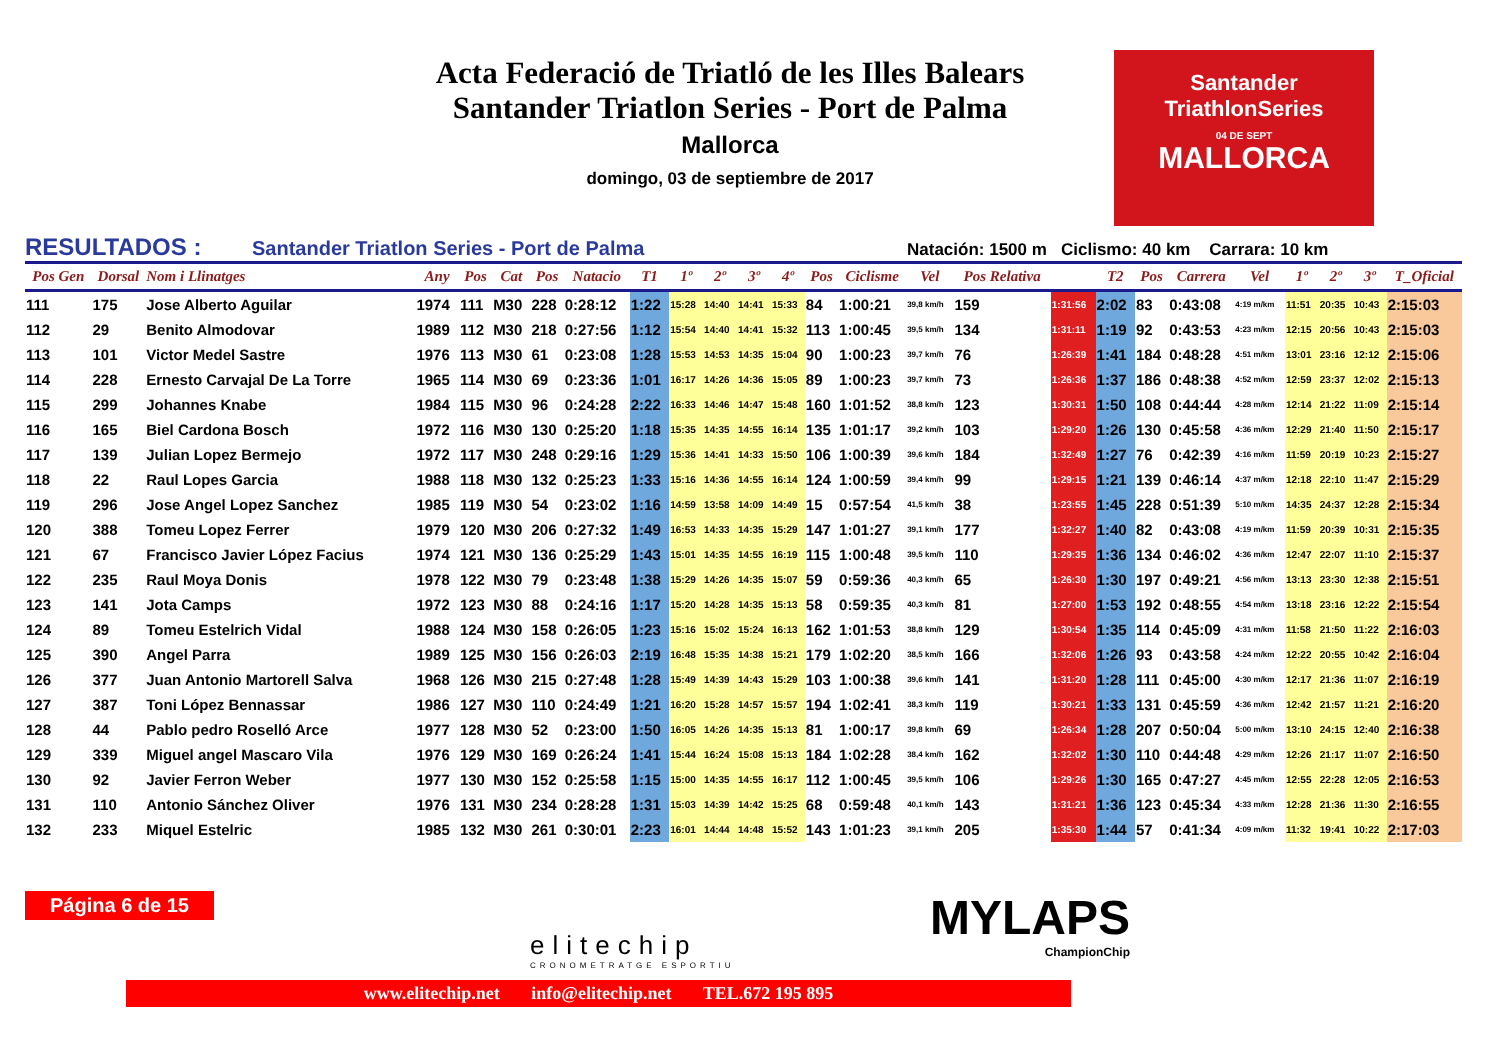Acta Federació de Triatló de les Illes Balears
Santander Triatlon Series - Port de Palma
Mallorca
domingo, 03 de septiembre de 2017
Santander
TriathlonSeries
04 DE SEPT
MALLORCA
RESULTADOS : Santander Triatlon Series - Port de Palma Natación: 1500 m Ciclismo: 40 km Carrara: 10 km
| Pos Gen | Dorsal | Nom i Llinatges | Any | Pos | Cat | Pos | Natacio | T1 | 1º | 2º | 3º | 4º | Pos | Ciclisme | Vel | Pos Relativa | | T2 | Pos | Carrera | Vel | 1º | 2º | 3º | T_Oficial |
| --- | --- | --- | --- | --- | --- | --- | --- | --- | --- | --- | --- | --- | --- | --- | --- | --- | --- | --- | --- | --- | --- | --- | --- | --- | --- |
| 111 | 175 | Jose Alberto Aguilar | 1974 | 111 | M30 | 228 | 0:28:12 | 1:22 | 15:28 | 14:40 | 14:41 | 15:33 | 84 | 1:00:21 | 39,8 km/h | 159 | 1:31:56 | 2:02 | 83 | 0:43:08 | 4:19 m/km | 11:51 | 20:35 | 10:43 | 2:15:03 |
| 112 | 29 | Benito Almodovar | 1989 | 112 | M30 | 218 | 0:27:56 | 1:12 | 15:54 | 14:40 | 14:41 | 15:32 | 113 | 1:00:45 | 39,5 km/h | 134 | 1:31:11 | 1:19 | 92 | 0:43:53 | 4:23 m/km | 12:15 | 20:56 | 10:43 | 2:15:03 |
| 113 | 101 | Victor Medel Sastre | 1976 | 113 | M30 | 61 | 0:23:08 | 1:28 | 15:53 | 14:53 | 14:35 | 15:04 | 90 | 1:00:23 | 39,7 km/h | 76 | 1:26:39 | 1:41 | 184 | 0:48:28 | 4:51 m/km | 13:01 | 23:16 | 12:12 | 2:15:06 |
| 114 | 228 | Ernesto Carvajal De La Torre | 1965 | 114 | M30 | 69 | 0:23:36 | 1:01 | 16:17 | 14:26 | 14:36 | 15:05 | 89 | 1:00:23 | 39,7 km/h | 73 | 1:26:36 | 1:37 | 186 | 0:48:38 | 4:52 m/km | 12:59 | 23:37 | 12:02 | 2:15:13 |
| 115 | 299 | Johannes Knabe | 1984 | 115 | M30 | 96 | 0:24:28 | 2:22 | 16:33 | 14:46 | 14:47 | 15:48 | 160 | 1:01:52 | 38,8 km/h | 123 | 1:30:31 | 1:50 | 108 | 0:44:44 | 4:28 m/km | 12:14 | 21:22 | 11:09 | 2:15:14 |
| 116 | 165 | Biel Cardona Bosch | 1972 | 116 | M30 | 130 | 0:25:20 | 1:18 | 15:35 | 14:35 | 14:55 | 16:14 | 135 | 1:01:17 | 39,2 km/h | 103 | 1:29:20 | 1:26 | 130 | 0:45:58 | 4:36 m/km | 12:29 | 21:40 | 11:50 | 2:15:17 |
| 117 | 139 | Julian Lopez Bermejo | 1972 | 117 | M30 | 248 | 0:29:16 | 1:29 | 15:36 | 14:41 | 14:33 | 15:50 | 106 | 1:00:39 | 39,6 km/h | 184 | 1:32:49 | 1:27 | 76 | 0:42:39 | 4:16 m/km | 11:59 | 20:19 | 10:23 | 2:15:27 |
| 118 | 22 | Raul Lopes Garcia | 1988 | 118 | M30 | 132 | 0:25:23 | 1:33 | 15:16 | 14:36 | 14:55 | 16:14 | 124 | 1:00:59 | 39,4 km/h | 99 | 1:29:15 | 1:21 | 139 | 0:46:14 | 4:37 m/km | 12:18 | 22:10 | 11:47 | 2:15:29 |
| 119 | 296 | Jose Angel Lopez Sanchez | 1985 | 119 | M30 | 54 | 0:23:02 | 1:16 | 14:59 | 13:58 | 14:09 | 14:49 | 15 | 0:57:54 | 41,5 km/h | 38 | 1:23:55 | 1:45 | 228 | 0:51:39 | 5:10 m/km | 14:35 | 24:37 | 12:28 | 2:15:34 |
| 120 | 388 | Tomeu Lopez Ferrer | 1979 | 120 | M30 | 206 | 0:27:32 | 1:49 | 16:53 | 14:33 | 14:35 | 15:29 | 147 | 1:01:27 | 39,1 km/h | 177 | 1:32:27 | 1:40 | 82 | 0:43:08 | 4:19 m/km | 11:59 | 20:39 | 10:31 | 2:15:35 |
| 121 | 67 | Francisco Javier López Facius | 1974 | 121 | M30 | 136 | 0:25:29 | 1:43 | 15:01 | 14:35 | 14:55 | 16:19 | 115 | 1:00:48 | 39,5 km/h | 110 | 1:29:35 | 1:36 | 134 | 0:46:02 | 4:36 m/km | 12:47 | 22:07 | 11:10 | 2:15:37 |
| 122 | 235 | Raul Moya Donis | 1978 | 122 | M30 | 79 | 0:23:48 | 1:38 | 15:29 | 14:26 | 14:35 | 15:07 | 59 | 0:59:36 | 40,3 km/h | 65 | 1:26:30 | 1:30 | 197 | 0:49:21 | 4:56 m/km | 13:13 | 23:30 | 12:38 | 2:15:51 |
| 123 | 141 | Jota Camps | 1972 | 123 | M30 | 88 | 0:24:16 | 1:17 | 15:20 | 14:28 | 14:35 | 15:13 | 58 | 0:59:35 | 40,3 km/h | 81 | 1:27:00 | 1:53 | 192 | 0:48:55 | 4:54 m/km | 13:18 | 23:16 | 12:22 | 2:15:54 |
| 124 | 89 | Tomeu Estelrich Vidal | 1988 | 124 | M30 | 158 | 0:26:05 | 1:23 | 15:16 | 15:02 | 15:24 | 16:13 | 162 | 1:01:53 | 38,8 km/h | 129 | 1:30:54 | 1:35 | 114 | 0:45:09 | 4:31 m/km | 11:58 | 21:50 | 11:22 | 2:16:03 |
| 125 | 390 | Angel Parra | 1989 | 125 | M30 | 156 | 0:26:03 | 2:19 | 16:48 | 15:35 | 14:38 | 15:21 | 179 | 1:02:20 | 38,5 km/h | 166 | 1:32:06 | 1:26 | 93 | 0:43:58 | 4:24 m/km | 12:22 | 20:55 | 10:42 | 2:16:04 |
| 126 | 377 | Juan Antonio Martorell Salva | 1968 | 126 | M30 | 215 | 0:27:48 | 1:28 | 15:49 | 14:39 | 14:43 | 15:29 | 103 | 1:00:38 | 39,6 km/h | 141 | 1:31:20 | 1:28 | 111 | 0:45:00 | 4:30 m/km | 12:17 | 21:36 | 11:07 | 2:16:19 |
| 127 | 387 | Toni López Bennassar | 1986 | 127 | M30 | 110 | 0:24:49 | 1:21 | 16:20 | 15:28 | 14:57 | 15:57 | 194 | 1:02:41 | 38,3 km/h | 119 | 1:30:21 | 1:33 | 131 | 0:45:59 | 4:36 m/km | 12:42 | 21:57 | 11:21 | 2:16:20 |
| 128 | 44 | Pablo pedro Roselló Arce | 1977 | 128 | M30 | 52 | 0:23:00 | 1:50 | 16:05 | 14:26 | 14:35 | 15:13 | 81 | 1:00:17 | 39,8 km/h | 69 | 1:26:34 | 1:28 | 207 | 0:50:04 | 5:00 m/km | 13:10 | 24:15 | 12:40 | 2:16:38 |
| 129 | 339 | Miguel angel Mascaro Vila | 1976 | 129 | M30 | 169 | 0:26:24 | 1:41 | 15:44 | 16:24 | 15:08 | 15:13 | 184 | 1:02:28 | 38,4 km/h | 162 | 1:32:02 | 1:30 | 110 | 0:44:48 | 4:29 m/km | 12:26 | 21:17 | 11:07 | 2:16:50 |
| 130 | 92 | Javier Ferron Weber | 1977 | 130 | M30 | 152 | 0:25:58 | 1:15 | 15:00 | 14:35 | 14:55 | 16:17 | 112 | 1:00:45 | 39,5 km/h | 106 | 1:29:26 | 1:30 | 165 | 0:47:27 | 4:45 m/km | 12:55 | 22:28 | 12:05 | 2:16:53 |
| 131 | 110 | Antonio Sánchez Oliver | 1976 | 131 | M30 | 234 | 0:28:28 | 1:31 | 15:03 | 14:39 | 14:42 | 15:25 | 68 | 0:59:48 | 40,1 km/h | 143 | 1:31:21 | 1:36 | 123 | 0:45:34 | 4:33 m/km | 12:28 | 21:36 | 11:30 | 2:16:55 |
| 132 | 233 | Miquel Estelric | 1985 | 132 | M30 | 261 | 0:30:01 | 2:23 | 16:01 | 14:44 | 14:48 | 15:52 | 143 | 1:01:23 | 39,1 km/h | 205 | 1:35:30 | 1:44 | 57 | 0:41:34 | 4:09 m/km | 11:32 | 19:41 | 10:22 | 2:17:03 |
Página 6 de 15
elitechip
CRONOMETRATGE ESPORTIU
MYLAPS
ChampionChip
www.elitechip.net info@elitechip.net TEL.672 195 895